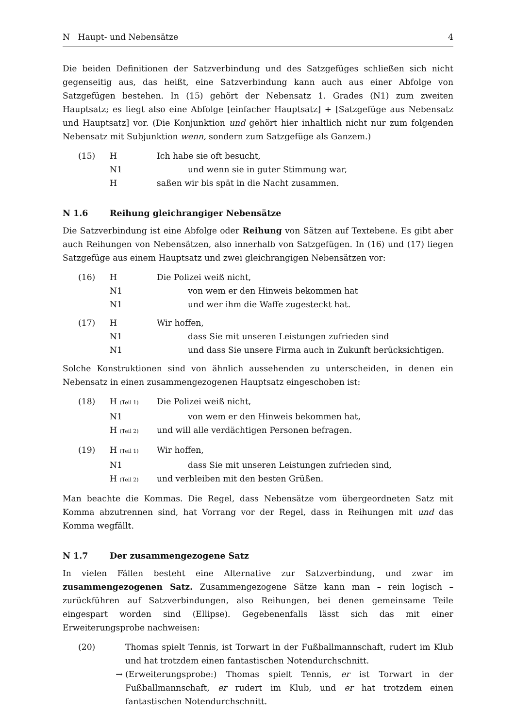N Haupt- und Nebensätze 4
Die beiden Definitionen der Satzverbindung und des Satzgefüges schließen sich nicht gegenseitig aus, das heißt, eine Satzverbindung kann auch aus einer Abfolge von Satzgefügen bestehen. In (15) gehört der Nebensatz 1. Grades (N1) zum zweiten Hauptsatz; es liegt also eine Abfolge [einfacher Hauptsatz] + [Satzgefüge aus Nebensatz und Hauptsatz] vor. (Die Konjunktion und gehört hier inhaltlich nicht nur zum folgenden Nebensatz mit Subjunktion wenn, sondern zum Satzgefüge als Ganzem.)
(15) H Ich habe sie oft besucht,
N1 und wenn sie in guter Stimmung war,
Hsaßen wir bis spät in die Nacht zusammen.
N 1.6 Reihung gleichrangiger Nebensätze
Die Satzverbindung ist eine Abfolge oder Reihung von Sätzen auf Textebene. Es gibt aber auch Reihungen von Nebensätzen, also innerhalb von Satzgefügen. In (16) und (17) liegen Satzgefüge aus einem Hauptsatz und zwei gleichrangigen Nebensätzen vor:
(16) H Die Polizei weiß nicht,
N1 von wem er den Hinweis bekommen hat
N1 und wer ihm die Waffe zugesteckt hat.
(17) H Wir hoffen,
N1 dass Sie mit unseren Leistungen zufrieden sind
N1 und dass Sie unsere Firma auch in Zukunft berücksichtigen.
Solche Konstruktionen sind von ähnlich aussehenden zu unterscheiden, in denen ein Nebensatz in einen zusammengezogenen Hauptsatz eingeschoben ist:
(18) H (Teil 1) Die Polizei weiß nicht,
N1 von wem er den Hinweis bekommen hat,
H (Teil 2) und will alle verdächtigen Personen befragen.
(19) H (Teil 1) Wir hoffen,
N1 dass Sie mit unseren Leistungen zufrieden sind,
H (Teil 2) und verbleiben mit den besten Grüßen.
Man beachte die Kommas. Die Regel, dass Nebensätze vom übergeordneten Satz mit Komma abzutrennen sind, hat Vorrang vor der Regel, dass in Reihungen mit und das Komma wegfällt.
N 1.7 Der zusammengezogene Satz
In vielen Fällen besteht eine Alternative zur Satzverbindung, und zwar im zusammengezogenen Satz. Zusammengezogene Sätze kann man – rein logisch – zurückführen auf Satzverbindungen, also Reihungen, bei denen gemeinsame Teile eingespart worden sind (Ellipse). Gegebenenfalls lässt sich das mit einer Erweiterungsprobe nachweisen:
(20) Thomas spielt Tennis, ist Torwart in der Fußballmannschaft, rudert im Klub und hat trotzdem einen fantastischen Notendurchschnitt.
→ (Erweiterungsprobe:) Thomas spielt Tennis, er ist Torwart in der Fußballmannschaft, er rudert im Klub, und er hat trotzdem einen fantastischen Notendurchschnitt.